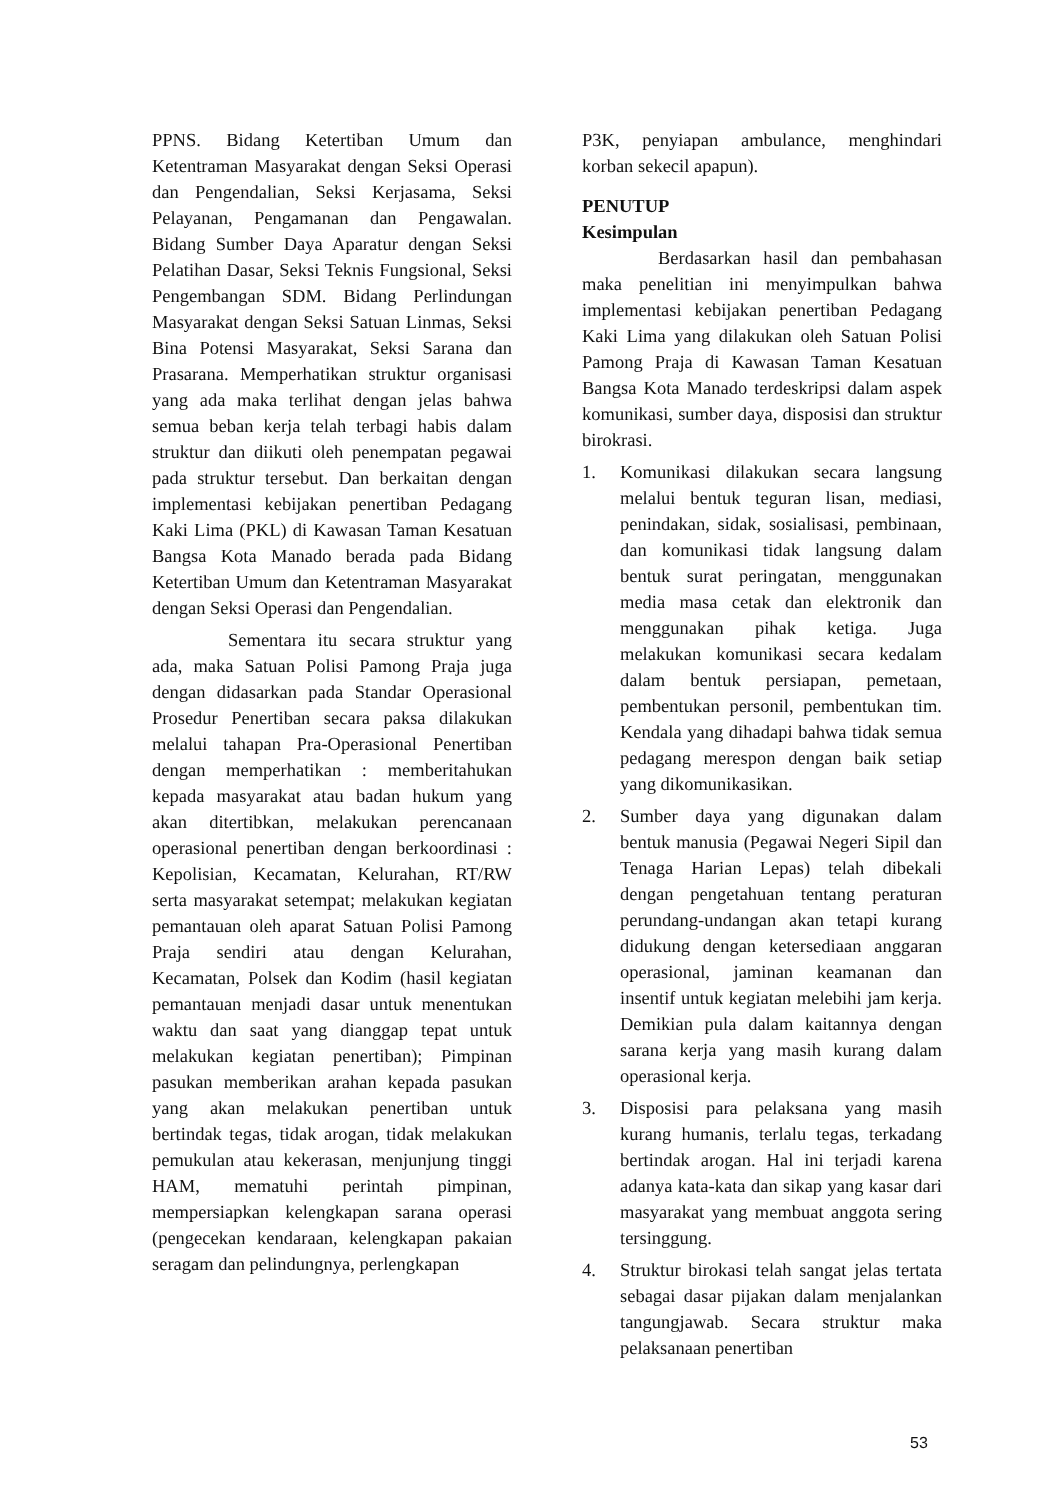PPNS. Bidang Ketertiban Umum dan Ketentraman Masyarakat dengan Seksi Operasi dan Pengendalian, Seksi Kerjasama, Seksi Pelayanan, Pengamanan dan Pengawalan. Bidang Sumber Daya Aparatur dengan Seksi Pelatihan Dasar, Seksi Teknis Fungsional, Seksi Pengembangan SDM. Bidang Perlindungan Masyarakat dengan Seksi Satuan Linmas, Seksi Bina Potensi Masyarakat, Seksi Sarana dan Prasarana. Memperhatikan struktur organisasi yang ada maka terlihat dengan jelas bahwa semua beban kerja telah terbagi habis dalam struktur dan diikuti oleh penempatan pegawai pada struktur tersebut. Dan berkaitan dengan implementasi kebijakan penertiban Pedagang Kaki Lima (PKL) di Kawasan Taman Kesatuan Bangsa Kota Manado berada pada Bidang Ketertiban Umum dan Ketentraman Masyarakat dengan Seksi Operasi dan Pengendalian.
Sementara itu secara struktur yang ada, maka Satuan Polisi Pamong Praja juga dengan didasarkan pada Standar Operasional Prosedur Penertiban secara paksa dilakukan melalui tahapan Pra-Operasional Penertiban dengan memperhatikan : memberitahukan kepada masyarakat atau badan hukum yang akan ditertibkan, melakukan perencanaan operasional penertiban dengan berkoordinasi : Kepolisian, Kecamatan, Kelurahan, RT/RW serta masyarakat setempat; melakukan kegiatan pemantauan oleh aparat Satuan Polisi Pamong Praja sendiri atau dengan Kelurahan, Kecamatan, Polsek dan Kodim (hasil kegiatan pemantauan menjadi dasar untuk menentukan waktu dan saat yang dianggap tepat untuk melakukan kegiatan penertiban); Pimpinan pasukan memberikan arahan kepada pasukan yang akan melakukan penertiban untuk bertindak tegas, tidak arogan, tidak melakukan pemukulan atau kekerasan, menjunjung tinggi HAM, mematuhi perintah pimpinan, mempersiapkan kelengkapan sarana operasi (pengecekan kendaraan, kelengkapan pakaian seragam dan pelindungnya, perlengkapan
P3K, penyiapan ambulance, menghindari korban sekecil apapun).
PENUTUP
Kesimpulan
Berdasarkan hasil dan pembahasan maka penelitian ini menyimpulkan bahwa implementasi kebijakan penertiban Pedagang Kaki Lima yang dilakukan oleh Satuan Polisi Pamong Praja di Kawasan Taman Kesatuan Bangsa Kota Manado terdeskripsi dalam aspek komunikasi, sumber daya, disposisi dan struktur birokrasi.
1. Komunikasi dilakukan secara langsung melalui bentuk teguran lisan, mediasi, penindakan, sidak, sosialisasi, pembinaan, dan komunikasi tidak langsung dalam bentuk surat peringatan, menggunakan media masa cetak dan elektronik dan menggunakan pihak ketiga. Juga melakukan komunikasi secara kedalam dalam bentuk persiapan, pemetaan, pembentukan personil, pembentukan tim. Kendala yang dihadapi bahwa tidak semua pedagang merespon dengan baik setiap yang dikomunikasikan.
2. Sumber daya yang digunakan dalam bentuk manusia (Pegawai Negeri Sipil dan Tenaga Harian Lepas) telah dibekali dengan pengetahuan tentang peraturan perundang-undangan akan tetapi kurang didukung dengan ketersediaan anggaran operasional, jaminan keamanan dan insentif untuk kegiatan melebihi jam kerja. Demikian pula dalam kaitannya dengan sarana kerja yang masih kurang dalam operasional kerja.
3. Disposisi para pelaksana yang masih kurang humanis, terlalu tegas, terkadang bertindak arogan. Hal ini terjadi karena adanya kata-kata dan sikap yang kasar dari masyarakat yang membuat anggota sering tersinggung.
4. Struktur birokasi telah sangat jelas tertata sebagai dasar pijakan dalam menjalankan tangungjawab. Secara struktur maka pelaksanaan penertiban
53